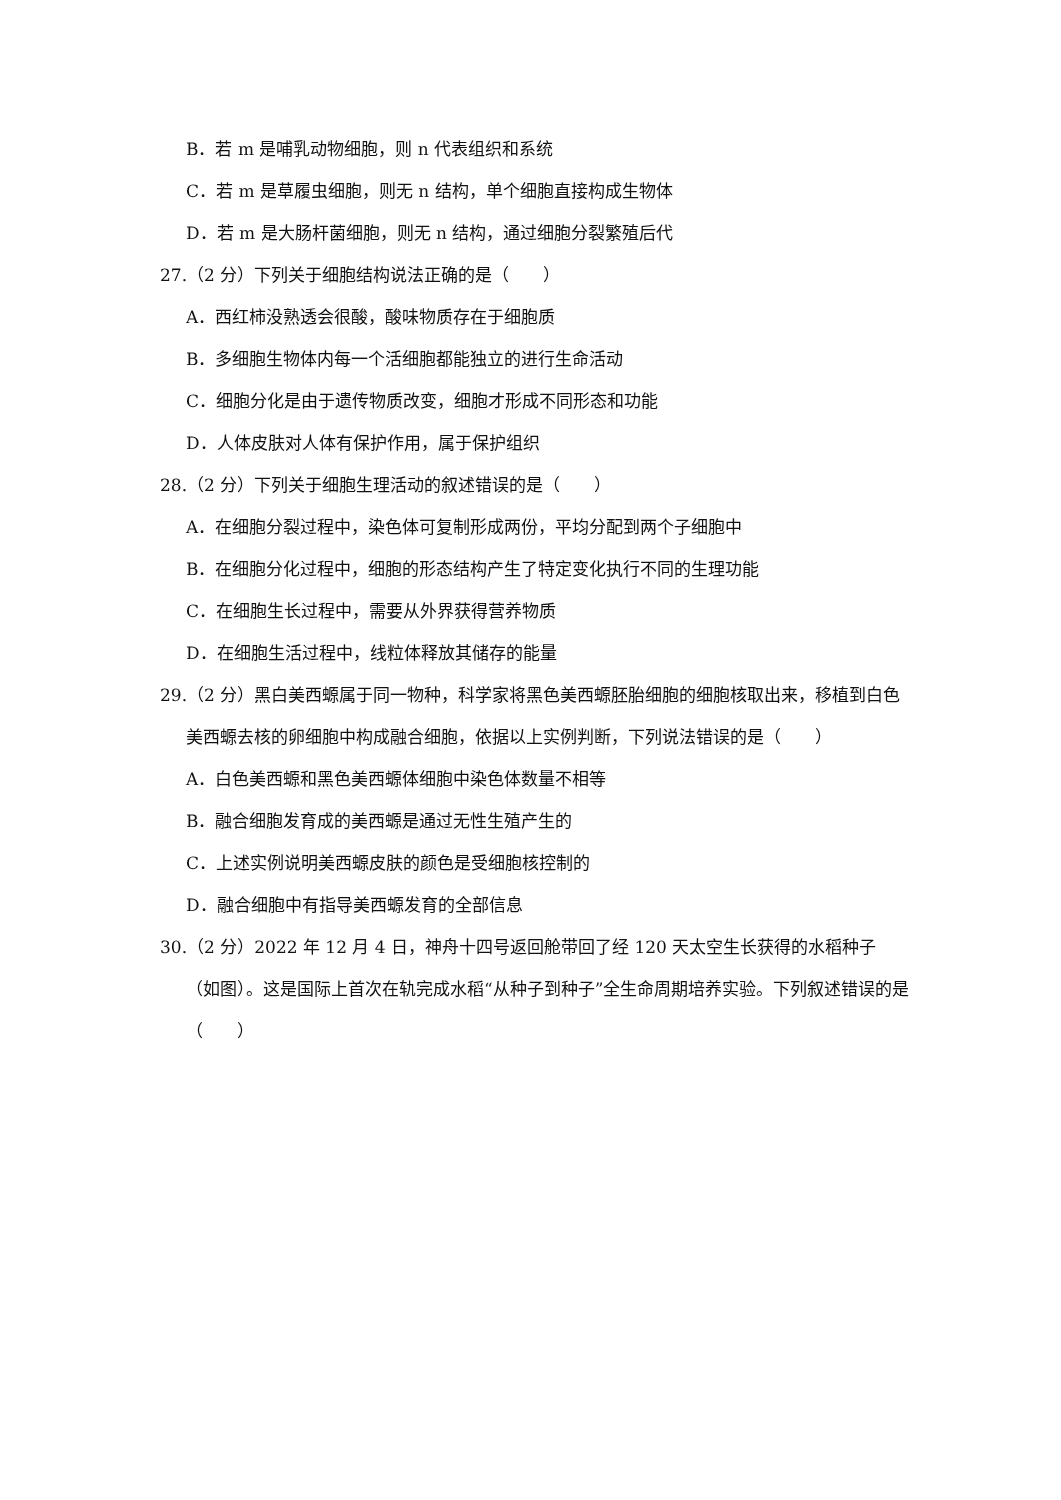B．若 m 是哺乳动物细胞，则 n 代表组织和系统
C．若 m 是草履虫细胞，则无 n 结构，单个细胞直接构成生物体
D．若 m 是大肠杆菌细胞，则无 n 结构，通过细胞分裂繁殖后代
27.（2 分）下列关于细胞结构说法正确的是（　　）
A．西红柿没熟透会很酸，酸味物质存在于细胞质
B．多细胞生物体内每一个活细胞都能独立的进行生命活动
C．细胞分化是由于遗传物质改变，细胞才形成不同形态和功能
D．人体皮肤对人体有保护作用，属于保护组织
28.（2 分）下列关于细胞生理活动的叙述错误的是（　　）
A．在细胞分裂过程中，染色体可复制形成两份，平均分配到两个子细胞中
B．在细胞分化过程中，细胞的形态结构产生了特定变化执行不同的生理功能
C．在细胞生长过程中，需要从外界获得营养物质
D．在细胞生活过程中，线粒体释放其储存的能量
29.（2 分）黑白美西螈属于同一物种，科学家将黑色美西螈胚胎细胞的细胞核取出来，移植到白色美西螈去核的卵细胞中构成融合细胞，依据以上实例判断，下列说法错误的是（　　）
A．白色美西螈和黑色美西螈体细胞中染色体数量不相等
B．融合细胞发育成的美西螈是通过无性生殖产生的
C．上述实例说明美西螈皮肤的颜色是受细胞核控制的
D．融合细胞中有指导美西螈发育的全部信息
30.（2 分）2022 年 12 月 4 日，神舟十四号返回舱带回了经 120 天太空生长获得的水稻种子（如图）。这是国际上首次在轨完成水稻“从种子到种子”全生命周期培养实验。下列叙述错误的是（　　）